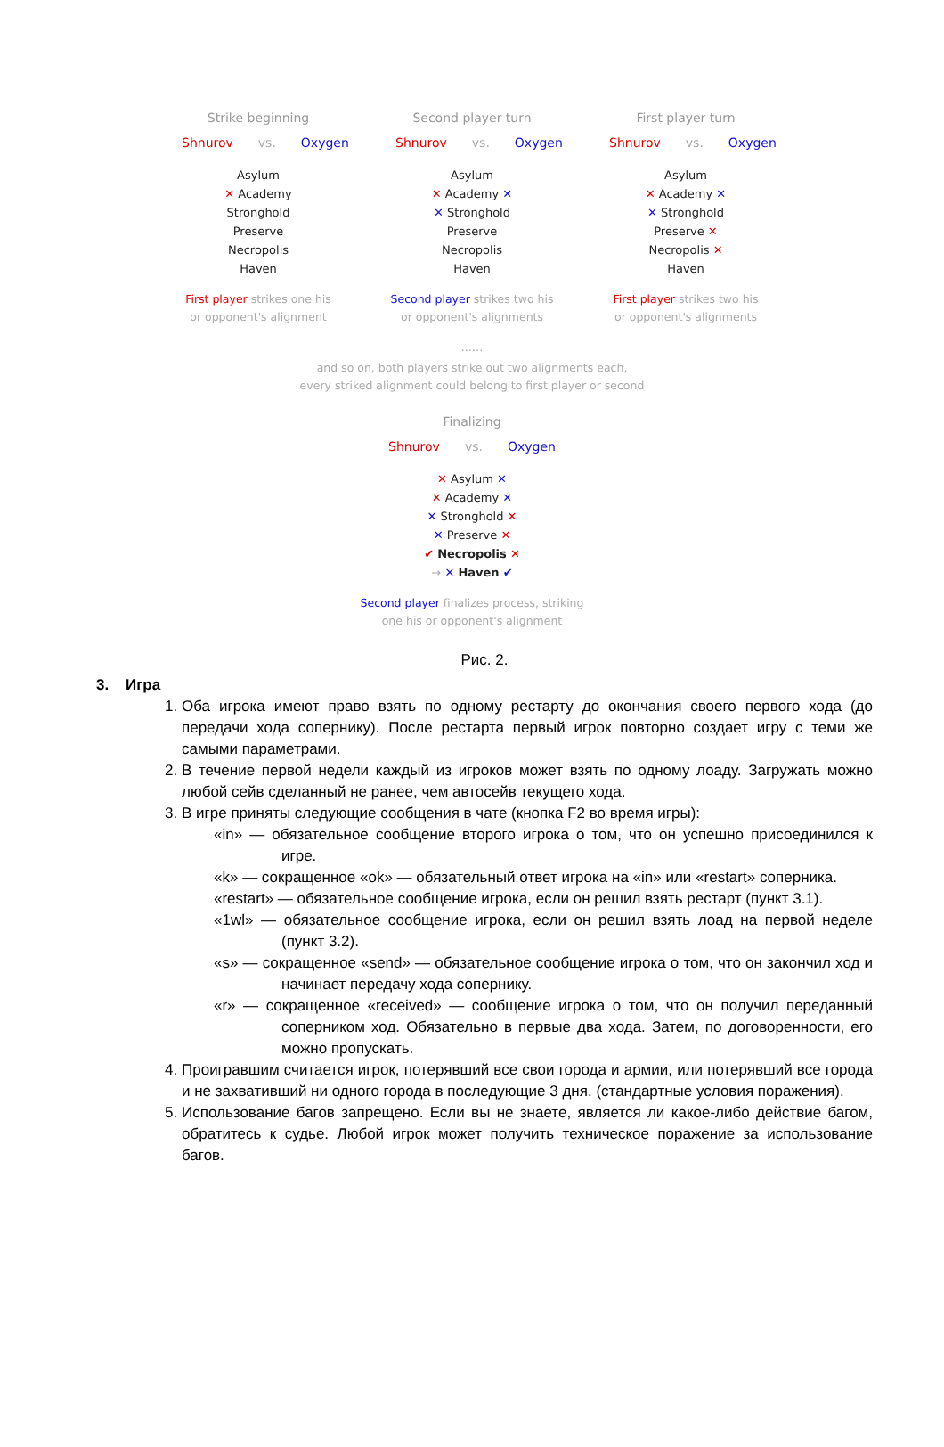Strike beginning
Shnurov vs. Oxygen
Asylum
✕ Academy
Stronghold
Preserve
Necropolis
Haven
First player strikes one his
or opponent's alignment
Second player turn
Shnurov vs. Oxygen
Asylum
✕ Academy ✕
✕ Stronghold
Preserve
Necropolis
Haven
Second player strikes two his
or opponent's alignments
First player turn
Shnurov vs. Oxygen
Asylum
✕ Academy ✕
✕ Stronghold
Preserve ✕
Necropolis ✕
Haven
First player strikes two his
or opponent's alignments
......
and so on, both players strike out two alignments each,
every striked alignment could belong to first player or second
Finalizing
Shnurov vs. Oxygen
✕ Asylum ✕
✕ Academy ✕
✕ Stronghold ✕
✕ Preserve ✕
✔ Necropolis ✕
→ ✕ Haven ✔
Second player finalizes process, striking
one his or opponent's alignment
Рис. 2.
3. Игра
1. Оба игрока имеют право взять по одному рестарту до окончания своего первого хода (до передачи хода сопернику). После рестарта первый игрок повторно создает игру с теми же самыми параметрами.
2. В течение первой недели каждый из игроков может взять по одному лоаду. Загружать можно любой сейв сделанный не ранее, чем автосейв текущего хода.
3. В игре приняты следующие сообщения в чате (кнопка F2 во время игры):
«in» — обязательное сообщение второго игрока о том, что он успешно присоединился к игре.
«k» — сокращенное «ok» — обязательный ответ игрока на «in» или «restart» соперника.
«restart» — обязательное сообщение игрока, если он решил взять рестарт (пункт 3.1).
«1wl» — обязательное сообщение игрока, если он решил взять лоад на первой неделе (пункт 3.2).
«s» — сокращенное «send» — обязательное сообщение игрока о том, что он закончил ход и начинает передачу хода сопернику.
«r» — сокращенное «received» — сообщение игрока о том, что он получил переданный соперником ход. Обязательно в первые два хода. Затем, по договоренности, его можно пропускать.
4. Проигравшим считается игрок, потерявший все свои города и армии, или потерявший все города и не захвативший ни одного города в последующие 3 дня. (стандартные условия поражения).
5. Использование багов запрещено. Если вы не знаете, является ли какое-либо действие багом, обратитесь к судье. Любой игрок может получить техническое поражение за использование багов.